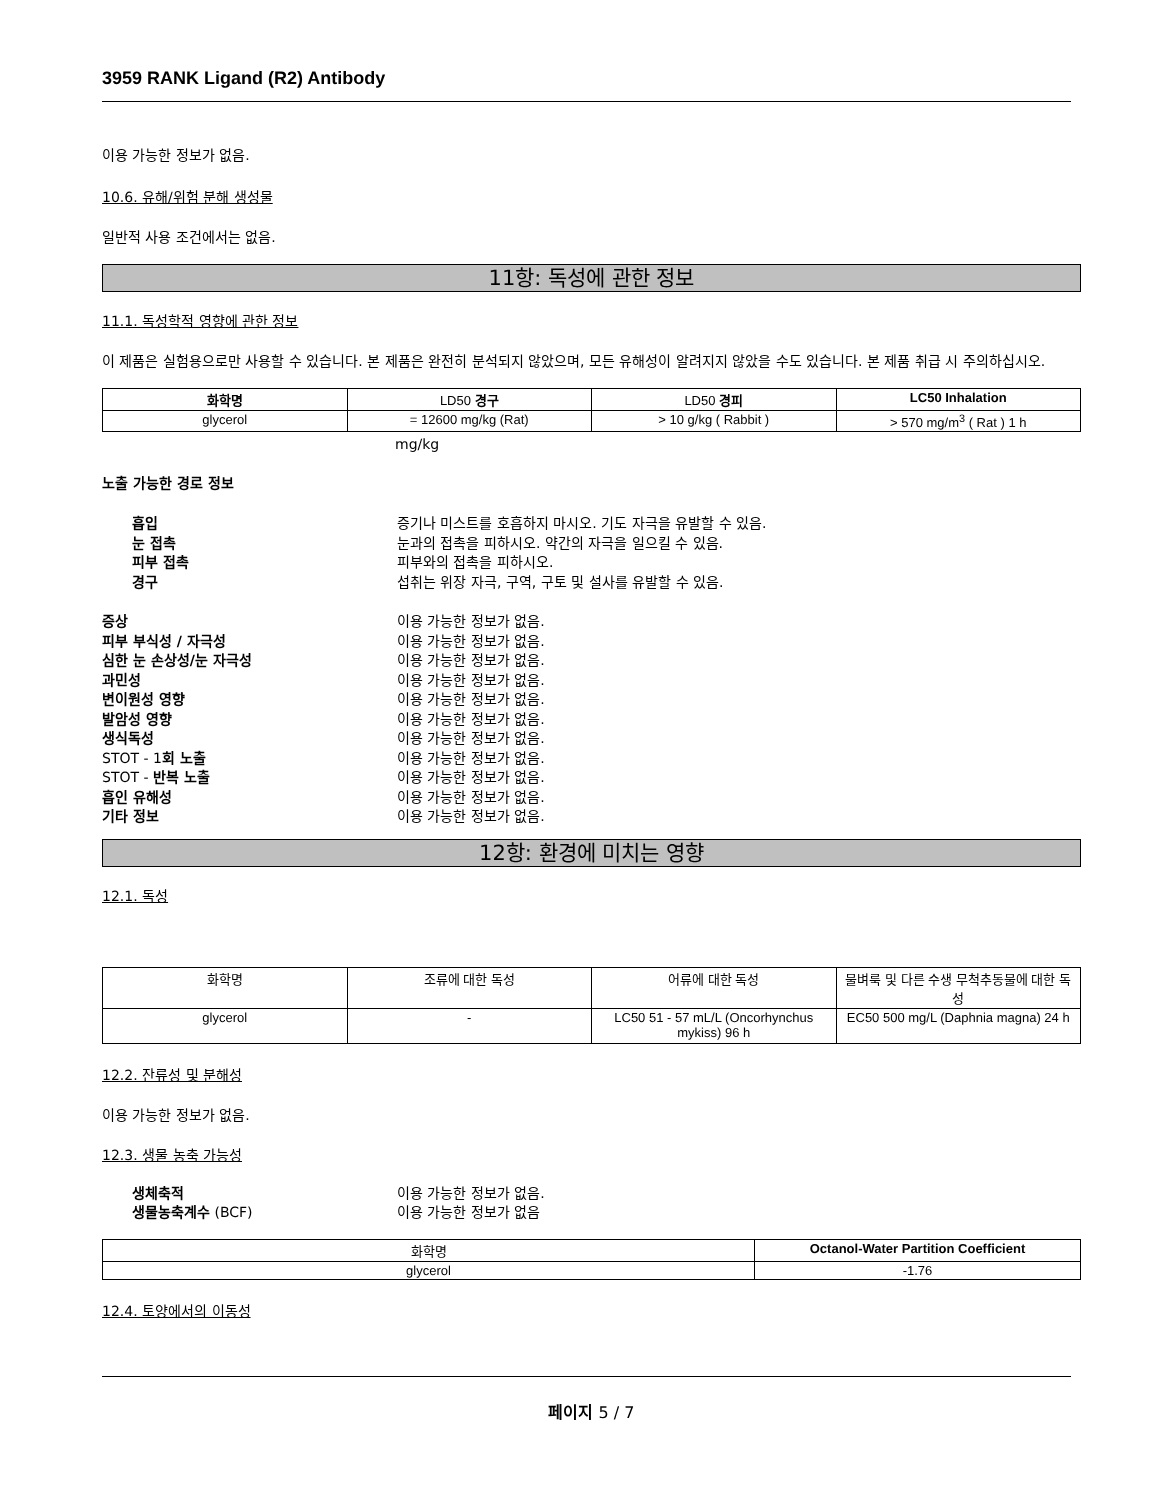3959 RANK Ligand (R2) Antibody
이용 가능한 정보가 없음.
10.6. 유해/위험 분해 생성물
일반적 사용 조건에서는 없음.
11항: 독성에 관한 정보
11.1. 독성학적 영향에 관한 정보
이 제품은 실험용으로만 사용할 수 있습니다. 본 제품은 완전히 분석되지 않았으며, 모든 유해성이 알려지지 않았을 수도 있습니다. 본 제품 취급 시 주의하십시오.
| 화학명 | LD50 경구 | LD50 경피 | LC50 Inhalation |
| glycerol | = 12600 mg/kg (Rat) | > 10 g/kg ( Rabbit ) | > 570 mg/m<sup>3</sup> ( Rat ) 1 h |
mg/kg
노출 가능한 경로 정보
흡입 증기나 미스트를 호흡하지 마시오. 기도 자극을 유발할 수 있음. 눈 접촉 눈과의 접촉을 피하시오. 약간의 자극을 일으킬 수 있음. 피부 접촉 피부와의 접촉을 피하시오. 경구 섭취는 위장 자극, 구역, 구토 및 설사를 유발할 수 있음.
증상 이용 가능한 정보가 없음. 피부 부식성 / 자극성 이용 가능한 정보가 없음. 심한 눈 손상성/눈 자극성 이용 가능한 정보가 없음. 과민성 이용 가능한 정보가 없음. 변이원성 영향 이용 가능한 정보가 없음. 발암성 영향 이용 가능한 정보가 없음. 생식독성 이용 가능한 정보가 없음. STOT - 1회 노출 이용 가능한 정보가 없음. STOT - 반복 노출 이용 가능한 정보가 없음. 흡인 유해성 이용 가능한 정보가 없음. 기타 정보 이용 가능한 정보가 없음.
12항: 환경에 미치는 영향
12.1. 독성
| 화학명 | 조류에 대한 독성 | 어류에 대한 독성 | 물벼룩 및 다른 수생 무척추동물에 대한 독성 |
| glycerol | - | LC50 51 - 57 mL/L (Oncorhynchus mykiss) 96 h | EC50 500 mg/L (Daphnia magna) 24 h |
12.2. 잔류성 및 분해성
이용 가능한 정보가 없음.
12.3. 생물 농축 가능성
생체축적 이용 가능한 정보가 없음. 생물농축계수 (BCF) 이용 가능한 정보가 없음
| 화학명 | Octanol-Water Partition Coefficient |
| glycerol | -1.76 |
12.4. 토양에서의 이동성
페이지 5 / 7